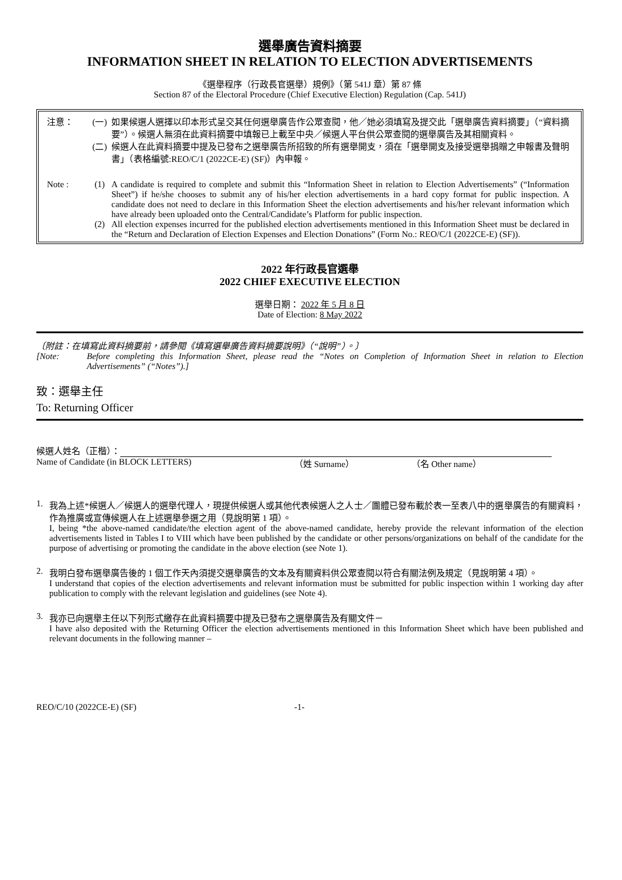選舉廣告資料摘要
INFORMATION SHEET IN RELATION TO ELECTION ADVERTISEMENTS
《選舉程序（行政長官選舉）規例》（第 541J 章）第 87 條
Section 87 of the Electoral Procedure (Chief Executive Election) Regulation (Cap. 541J)
注意： (一) 如果候選人選擇以印本形式呈交其任何選舉廣告作公眾查閱，他／她必須填寫及提交此「選舉廣告資料摘要」（“資料摘要”）。候選人無須在此資料摘要中填報已上載至中央／候選人平台供公眾查閱的選舉廣告及其相關資料。
(二) 候選人在此資料摘要中提及已發布之選舉廣告所招致的所有選舉開支，須在「選舉開支及接受選舉捐贈之申報書及聲明書」（表格編號:REO/C/1 (2022CE-E) (SF)）內申報。
Note : (1) A candidate is required to complete and submit this “Information Sheet in relation to Election Advertisements” (“Information Sheet”) if he/she chooses to submit any of his/her election advertisements in a hard copy format for public inspection. A candidate does not need to declare in this Information Sheet the election advertisements and his/her relevant information which have already been uploaded onto the Central/Candidate’s Platform for public inspection.
(2) All election expenses incurred for the published election advertisements mentioned in this Information Sheet must be declared in the “Return and Declaration of Election Expenses and Election Donations” (Form No.: REO/C/1 (2022CE-E) (SF)).
2022 年行政長官選舉
2022 CHIEF EXECUTIVE ELECTION
選舉日期： 2022 年 5 月 8 日
Date of Election: 8 May 2022
〔附註：在填寫此資料摘要前，請參閱《填寫選舉廣告資料摘要說明》（“說明”）。〕
[Note: Before completing this Information Sheet, please read the “Notes on Completion of Information Sheet in relation to Election Advertisements” (“Notes”).]
致：選舉主任
To: Returning Officer
候選人姓名（正楷）：
Name of Candidate (in BLOCK LETTERS) （姓 Surname） （名 Other name）
1. 我為上述*候選人／候選人的選舉代理人，現提供候選人或其他代表候選人之人士／團體已發布載於表一至表八中的選舉廣告的有關資料，作為推廣或宣傳候選人在上述選舉參選之用（見說明第 1 項）。
I, being *the above-named candidate/the election agent of the above-named candidate, hereby provide the relevant information of the election advertisements listed in Tables I to VIII which have been published by the candidate or other persons/organizations on behalf of the candidate for the purpose of advertising or promoting the candidate in the above election (see Note 1).
2. 我明白發布選舉廣告後的 1 個工作天內須提交選舉廣告的文本及有關資料供公眾查閱以符合有關法例及規定（見說明第 4 項）。
I understand that copies of the election advertisements and relevant information must be submitted for public inspection within 1 working day after publication to comply with the relevant legislation and guidelines (see Note 4).
3. 我亦已向選舉主任以下列形式繳存在此資料摘要中提及已發布之選舉廣告及有關文件－
I have also deposited with the Returning Officer the election advertisements mentioned in this Information Sheet which have been published and relevant documents in the following manner –
REO/C/10 (2022CE-E) (SF) -1-